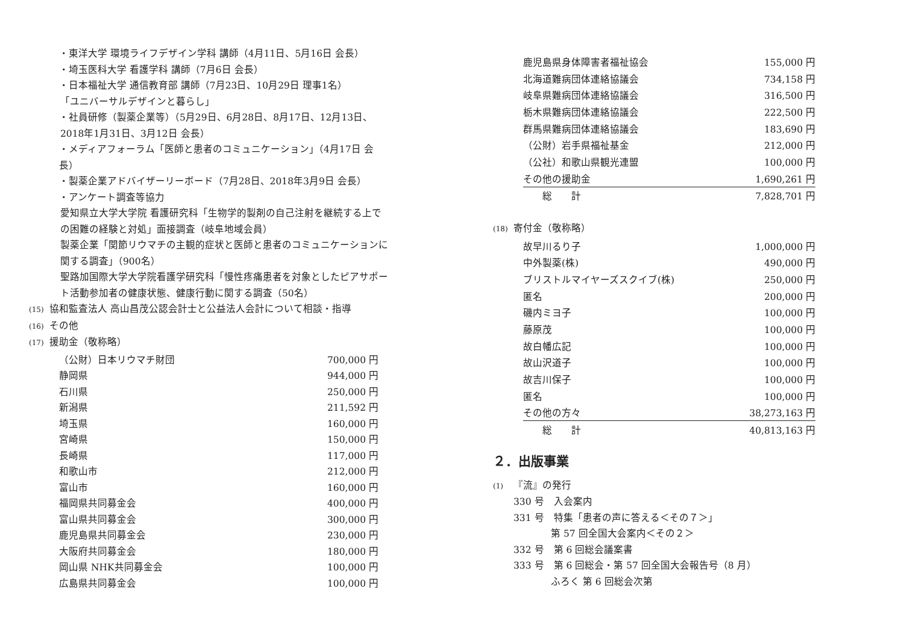・東洋大学 環境ライフデザイン学科 講師（4月11日、5月16日 会長）
・埼玉医科大学 看護学科 講師（7月6日 会長）
・日本福祉大学 通信教育部 講師（7月23日、10月29日 理事1名）
「ユニバーサルデザインと暮らし」
・社員研修（製薬企業等）（5月29日、6月28日、8月17日、12月13日、
2018年1月31日、3月12日 会長）
・メディアフォーラム「医師と患者のコミュニケーション」（4月17日 会長）
・製薬企業アドバイザーリーボード（7月28日、2018年3月9日 会長）
・アンケート調査等協力
愛知県立大学大学院 看護研究科「生物学的製剤の自己注射を継続する上での困難の経験と対処」面接調査（岐阜地域会員）
製薬企業「関節リウマチの主観的症状と医師と患者のコミュニケーションに関する調査」（900名）
聖路加国際大学大学院看護学研究科「慢性疼痛患者を対象としたピアサポート活動参加者の健康状態、健康行動に関する調査（50名）
(15) 協和監査法人 高山昌茂公認会計士と公益法人会計について相談・指導
(16) その他
(17) 援助金（敬称略）
| （公財）日本リウマチ財団 | 700,000 円 |
| 静岡県 | 944,000 円 |
| 石川県 | 250,000 円 |
| 新潟県 | 211,592 円 |
| 埼玉県 | 160,000 円 |
| 宮崎県 | 150,000 円 |
| 長崎県 | 117,000 円 |
| 和歌山市 | 212,000 円 |
| 富山市 | 160,000 円 |
| 福岡県共同募金会 | 400,000 円 |
| 富山県共同募金会 | 300,000 円 |
| 鹿児島県共同募金会 | 230,000 円 |
| 大阪府共同募金会 | 180,000 円 |
| 岡山県 NHK共同募金会 | 100,000 円 |
| 広島県共同募金会 | 100,000 円 |
| 鹿児島県身体障害者福祉協会 | 155,000 円 |
| 北海道難病団体連絡協議会 | 734,158 円 |
| 岐阜県難病団体連絡協議会 | 316,500 円 |
| 栃木県難病団体連絡協議会 | 222,500 円 |
| 群馬県難病団体連絡協議会 | 183,690 円 |
| （公財）岩手県福祉基金 | 212,000 円 |
| （公社）和歌山県観光連盟 | 100,000 円 |
| その他の援助金 | 1,690,261 円 |
| 総 計 | 7,828,701 円 |
(18) 寄付金（敬称略）
| 故早川るり子 | 1,000,000 円 |
| 中外製薬(株) | 490,000 円 |
| ブリストルマイヤーズスクイブ(株) | 250,000 円 |
| 匿名 | 200,000 円 |
| 磯内ミヨ子 | 100,000 円 |
| 藤原茂 | 100,000 円 |
| 故白幡広記 | 100,000 円 |
| 故山沢道子 | 100,000 円 |
| 故吉川保子 | 100,000 円 |
| 匿名 | 100,000 円 |
| その他の方々 | 38,273,163 円 |
| 総 計 | 40,813,163 円 |
２．出版事業
(1) 『流』の発行
330 号　入会案内
331 号　特集「患者の声に答える＜その７＞」
第 57 回全国大会案内＜その２＞
332 号　第 6 回総会議案書
333 号　第 6 回総会・第 57 回全国大会報告号（8 月）
ふろく 第 6 回総会次第